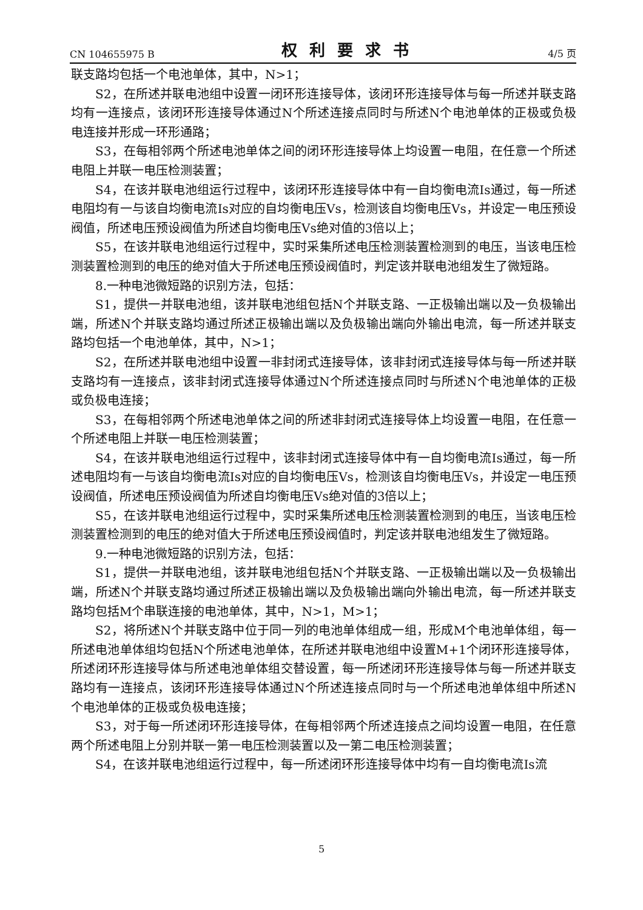CN 104655975 B 权利要求书 4/5 页
联支路均包括一个电池单体，其中，N>1；
S2，在所述并联电池组中设置一闭环形连接导体，该闭环形连接导体与每一所述并联支路均有一连接点，该闭环形连接导体通过N个所述连接点同时与所述N个电池单体的正极或负极电连接并形成一环形通路；
S3，在每相邻两个所述电池单体之间的闭环形连接导体上均设置一电阻，在任意一个所述电阻上并联一电压检测装置；
S4，在该并联电池组运行过程中，该闭环形连接导体中有一自均衡电流Is通过，每一所述电阻均有一与该自均衡电流Is对应的自均衡电压Vs，检测该自均衡电压Vs，并设定一电压预设阀值，所述电压预设阀值为所述自均衡电压Vs绝对值的3倍以上；
S5，在该并联电池组运行过程中，实时采集所述电压检测装置检测到的电压，当该电压检测装置检测到的电压的绝对值大于所述电压预设阀值时，判定该并联电池组发生了微短路。
8.一种电池微短路的识别方法，包括：
S1，提供一并联电池组，该并联电池组包括N个并联支路、一正极输出端以及一负极输出端，所述N个并联支路均通过所述正极输出端以及负极输出端向外输出电流，每一所述并联支路均包括一个电池单体，其中，N>1；
S2，在所述并联电池组中设置一非封闭式连接导体，该非封闭式连接导体与每一所述并联支路均有一连接点，该非封闭式连接导体通过N个所述连接点同时与所述N个电池单体的正极或负极电连接；
S3，在每相邻两个所述电池单体之间的所述非封闭式连接导体上均设置一电阻，在任意一个所述电阻上并联一电压检测装置；
S4，在该并联电池组运行过程中，该非封闭式连接导体中有一自均衡电流Is通过，每一所述电阻均有一与该自均衡电流Is对应的自均衡电压Vs，检测该自均衡电压Vs，并设定一电压预设阀值，所述电压预设阀值为所述自均衡电压Vs绝对值的3倍以上；
S5，在该并联电池组运行过程中，实时采集所述电压检测装置检测到的电压，当该电压检测装置检测到的电压的绝对值大于所述电压预设阀值时，判定该并联电池组发生了微短路。
9.一种电池微短路的识别方法，包括：
S1，提供一并联电池组，该并联电池组包括N个并联支路、一正极输出端以及一负极输出端，所述N个并联支路均通过所述正极输出端以及负极输出端向外输出电流，每一所述并联支路均包括M个串联连接的电池单体，其中，N>1，M>1；
S2，将所述N个并联支路中位于同一列的电池单体组成一组，形成M个电池单体组，每一所述电池单体组均包括N个所述电池单体，在所述并联电池组中设置M+1个闭环形连接导体，所述闭环形连接导体与所述电池单体组交替设置，每一所述闭环形连接导体与每一所述并联支路均有一连接点，该闭环形连接导体通过N个所述连接点同时与一个所述电池单体组中所述N个电池单体的正极或负极电连接；
S3，对于每一所述闭环形连接导体，在每相邻两个所述连接点之间均设置一电阻，在任意两个所述电阻上分别并联一第一电压检测装置以及一第二电压检测装置；
S4，在该并联电池组运行过程中，每一所述闭环形连接导体中均有一自均衡电流Is流
5